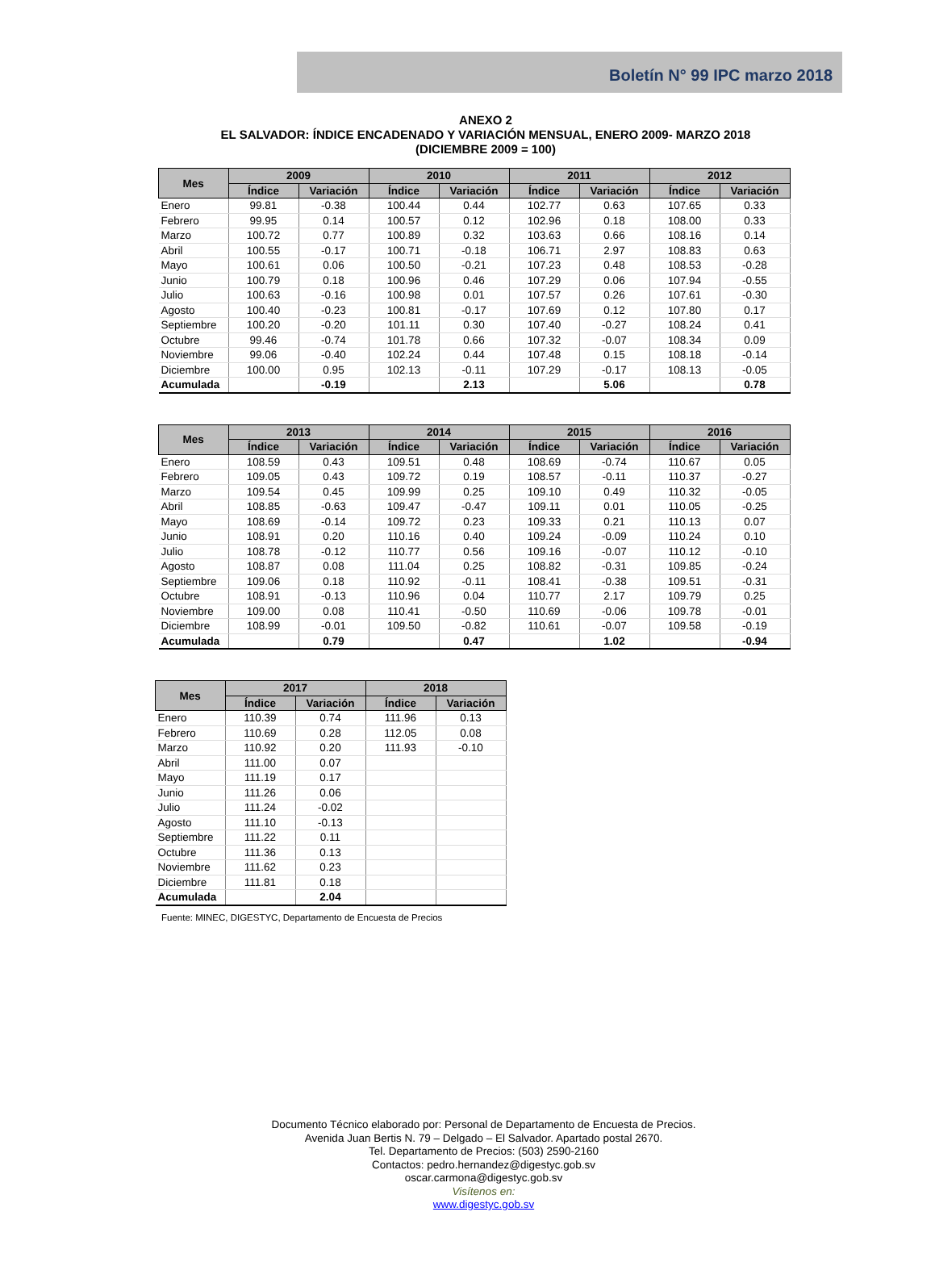Boletín N° 99 IPC marzo 2018
ANEXO 2
EL SALVADOR: ÍNDICE ENCADENADO Y VARIACIÓN MENSUAL, ENERO 2009- MARZO 2018
(DICIEMBRE 2009 = 100)
| Mes | 2009 | | 2010 | | 2011 | | 2012 | |
| --- | --- | --- | --- | --- | --- | --- | --- | --- |
| | Índice | Variación | Índice | Variación | Índice | Variación | Índice | Variación |
| Enero | 99.81 | -0.38 | 100.44 | 0.44 | 102.77 | 0.63 | 107.65 | 0.33 |
| Febrero | 99.95 | 0.14 | 100.57 | 0.12 | 102.96 | 0.18 | 108.00 | 0.33 |
| Marzo | 100.72 | 0.77 | 100.89 | 0.32 | 103.63 | 0.66 | 108.16 | 0.14 |
| Abril | 100.55 | -0.17 | 100.71 | -0.18 | 106.71 | 2.97 | 108.83 | 0.63 |
| Mayo | 100.61 | 0.06 | 100.50 | -0.21 | 107.23 | 0.48 | 108.53 | -0.28 |
| Junio | 100.79 | 0.18 | 100.96 | 0.46 | 107.29 | 0.06 | 107.94 | -0.55 |
| Julio | 100.63 | -0.16 | 100.98 | 0.01 | 107.57 | 0.26 | 107.61 | -0.30 |
| Agosto | 100.40 | -0.23 | 100.81 | -0.17 | 107.69 | 0.12 | 107.80 | 0.17 |
| Septiembre | 100.20 | -0.20 | 101.11 | 0.30 | 107.40 | -0.27 | 108.24 | 0.41 |
| Octubre | 99.46 | -0.74 | 101.78 | 0.66 | 107.32 | -0.07 | 108.34 | 0.09 |
| Noviembre | 99.06 | -0.40 | 102.24 | 0.44 | 107.48 | 0.15 | 108.18 | -0.14 |
| Diciembre | 100.00 | 0.95 | 102.13 | -0.11 | 107.29 | -0.17 | 108.13 | -0.05 |
| Acumulada | | -0.19 | | 2.13 | | 5.06 | | 0.78 |
| Mes | 2013 | | 2014 | | 2015 | | 2016 | |
| --- | --- | --- | --- | --- | --- | --- | --- | --- |
| | Índice | Variación | Índice | Variación | Índice | Variación | Índice | Variación |
| Enero | 108.59 | 0.43 | 109.51 | 0.48 | 108.69 | -0.74 | 110.67 | 0.05 |
| Febrero | 109.05 | 0.43 | 109.72 | 0.19 | 108.57 | -0.11 | 110.37 | -0.27 |
| Marzo | 109.54 | 0.45 | 109.99 | 0.25 | 109.10 | 0.49 | 110.32 | -0.05 |
| Abril | 108.85 | -0.63 | 109.47 | -0.47 | 109.11 | 0.01 | 110.05 | -0.25 |
| Mayo | 108.69 | -0.14 | 109.72 | 0.23 | 109.33 | 0.21 | 110.13 | 0.07 |
| Junio | 108.91 | 0.20 | 110.16 | 0.40 | 109.24 | -0.09 | 110.24 | 0.10 |
| Julio | 108.78 | -0.12 | 110.77 | 0.56 | 109.16 | -0.07 | 110.12 | -0.10 |
| Agosto | 108.87 | 0.08 | 111.04 | 0.25 | 108.82 | -0.31 | 109.85 | -0.24 |
| Septiembre | 109.06 | 0.18 | 110.92 | -0.11 | 108.41 | -0.38 | 109.51 | -0.31 |
| Octubre | 108.91 | -0.13 | 110.96 | 0.04 | 110.77 | 2.17 | 109.79 | 0.25 |
| Noviembre | 109.00 | 0.08 | 110.41 | -0.50 | 110.69 | -0.06 | 109.78 | -0.01 |
| Diciembre | 108.99 | -0.01 | 109.50 | -0.82 | 110.61 | -0.07 | 109.58 | -0.19 |
| Acumulada | | 0.79 | | 0.47 | | 1.02 | | -0.94 |
| Mes | 2017 | | 2018 | |
| --- | --- | --- | --- | --- |
| | Índice | Variación | Índice | Variación |
| Enero | 110.39 | 0.74 | 111.96 | 0.13 |
| Febrero | 110.69 | 0.28 | 112.05 | 0.08 |
| Marzo | 110.92 | 0.20 | 111.93 | -0.10 |
| Abril | 111.00 | 0.07 | | |
| Mayo | 111.19 | 0.17 | | |
| Junio | 111.26 | 0.06 | | |
| Julio | 111.24 | -0.02 | | |
| Agosto | 111.10 | -0.13 | | |
| Septiembre | 111.22 | 0.11 | | |
| Octubre | 111.36 | 0.13 | | |
| Noviembre | 111.62 | 0.23 | | |
| Diciembre | 111.81 | 0.18 | | |
| Acumulada | | 2.04 | | |
Fuente: MINEC, DIGESTYC, Departamento de Encuesta de Precios
Documento Técnico elaborado por: Personal de Departamento de Encuesta de Precios.
Avenida Juan Bertis N. 79 – Delgado – El Salvador. Apartado postal 2670.
Tel. Departamento de Precios: (503) 2590-2160
Contactos: pedro.hernandez@digestyc.gob.sv
oscar.carmona@digestyc.gob.sv
Visítenos en:
www.digestyc.gob.sv